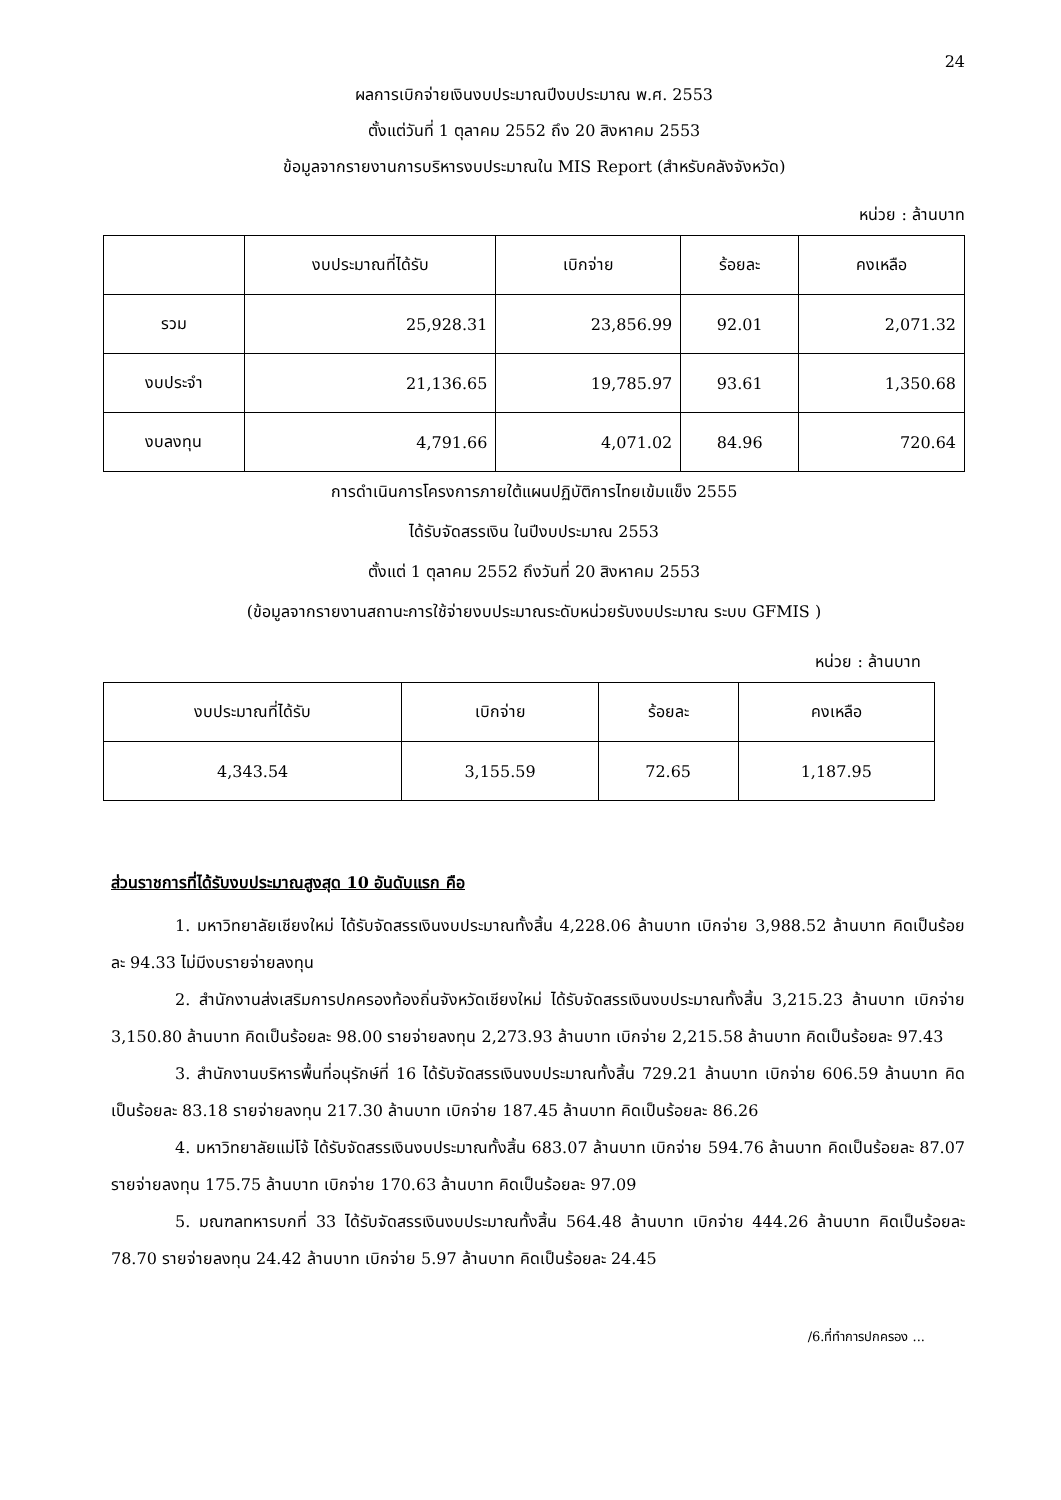24
ผลการเบิกจ่ายเงินงบประมาณปีงบประมาณ พ.ศ. 2553
ตั้งแต่วันที่ 1 ตุลาคม 2552 ถึง 20 สิงหาคม 2553
ข้อมูลจากรายงานการบริหารงบประมาณใน MIS Report (สำหรับคลังจังหวัด)
หน่วย : ล้านบาท
| | งบประมาณที่ได้รับ | เบิกจ่าย | ร้อยละ | คงเหลือ |
| --- | --- | --- | --- | --- |
| รวม | 25,928.31 | 23,856.99 | 92.01 | 2,071.32 |
| งบประจำ | 21,136.65 | 19,785.97 | 93.61 | 1,350.68 |
| งบลงทุน | 4,791.66 | 4,071.02 | 84.96 | 720.64 |
การดำเนินการโครงการภายใต้แผนปฏิบัติการไทยเข้มแข็ง 2555
ได้รับจัดสรรเงิน ในปีงบประมาณ 2553
ตั้งแต่ 1 ตุลาคม 2552 ถึงวันที่ 20 สิงหาคม 2553
(ข้อมูลจากรายงานสถานะการใช้จ่ายงบประมาณระดับหน่วยรับงบประมาณ ระบบ GFMIS )
หน่วย : ล้านบาท
| งบประมาณที่ได้รับ | เบิกจ่าย | ร้อยละ | คงเหลือ |
| --- | --- | --- | --- |
| 4,343.54 | 3,155.59 | 72.65 | 1,187.95 |
ส่วนราชการที่ได้รับงบประมาณสูงสุด 10 อันดับแรก คือ
1. มหาวิทยาลัยเชียงใหม่ ได้รับจัดสรรเงินงบประมาณทั้งสิ้น 4,228.06 ล้านบาท เบิกจ่าย 3,988.52 ล้านบาท คิดเป็นร้อยละ 94.33 ไม่มีงบรายจ่ายลงทุน
2. สำนักงานส่งเสริมการปกครองท้องถิ่นจังหวัดเชียงใหม่ ได้รับจัดสรรเงินงบประมาณทั้งสิ้น 3,215.23 ล้านบาท เบิกจ่าย 3,150.80 ล้านบาท คิดเป็นร้อยละ 98.00 รายจ่ายลงทุน 2,273.93 ล้านบาท เบิกจ่าย 2,215.58 ล้านบาท คิดเป็นร้อยละ 97.43
3. สำนักงานบริหารพื้นที่อนุรักษ์ที่ 16 ได้รับจัดสรรเงินงบประมาณทั้งสิ้น 729.21 ล้านบาท เบิกจ่าย 606.59 ล้านบาท คิดเป็นร้อยละ 83.18 รายจ่ายลงทุน 217.30 ล้านบาท เบิกจ่าย 187.45 ล้านบาท คิดเป็นร้อยละ 86.26
4. มหาวิทยาลัยแม่โจ้ ได้รับจัดสรรเงินงบประมาณทั้งสิ้น 683.07 ล้านบาท เบิกจ่าย 594.76 ล้านบาท คิดเป็นร้อยละ 87.07 รายจ่ายลงทุน 175.75 ล้านบาท เบิกจ่าย 170.63 ล้านบาท คิดเป็นร้อยละ 97.09
5. มณฑลทหารบกที่ 33 ได้รับจัดสรรเงินงบประมาณทั้งสิ้น 564.48 ล้านบาท เบิกจ่าย 444.26 ล้านบาท คิดเป็นร้อยละ 78.70 รายจ่ายลงทุน 24.42 ล้านบาท เบิกจ่าย 5.97 ล้านบาท คิดเป็นร้อยละ 24.45
/6.ที่ทำการปกครอง ...